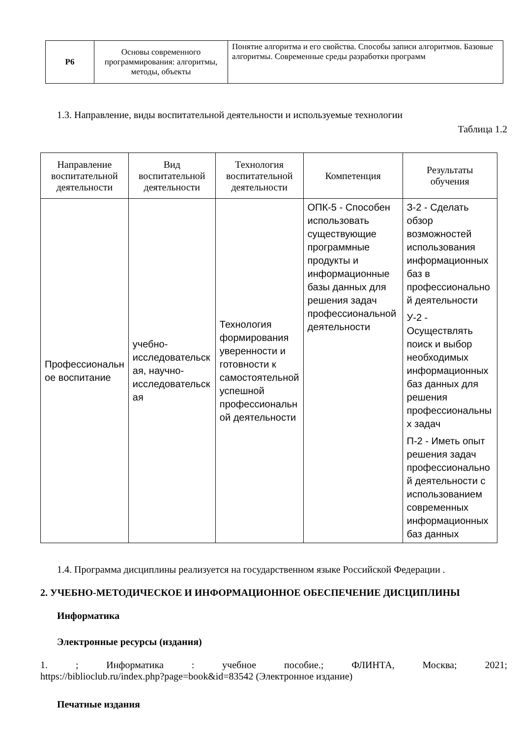| Р6 | Основы современного программирования: алгоритмы, методы, объекты | Понятие алгоритма и его свойства. Способы записи алгоритмов. Базовые алгоритмы. Современные среды разработки программ |
1.3. Направление, виды воспитательной деятельности и используемые технологии
Таблица 1.2
| Направление воспитательной деятельности | Вид воспитательной деятельности | Технология воспитательной деятельности | Компетенция | Результаты обучения |
| --- | --- | --- | --- | --- |
| Профессиональн ое воспитание | учебно-исследовательск ая, научно-исследовательск ая | Технология формирования уверенности и готовности к самостоятельной успешной профессиональн ой деятельности | ОПК-5 - Способен использовать существующие программные продукты и информационные базы данных для решения задач профессиональной деятельности | З-2 - Сделать обзор возможностей использования информационных баз в профессионально й деятельности У-2 - Осуществлять поиск и выбор необходимых информационных баз данных для решения профессиональны х задач П-2 - Иметь опыт решения задач профессионально й деятельности с использованием современных информационных баз данных |
1.4. Программа дисциплины реализуется на государственном языке Российской Федерации .
2. УЧЕБНО-МЕТОДИЧЕСКОЕ И ИНФОРМАЦИОННОЕ ОБЕСПЕЧЕНИЕ ДИСЦИПЛИНЫ
Информатика
Электронные ресурсы (издания)
1. ; Информатика : учебное пособие.; ФЛИНТА, Москва; 2021;
https://biblioclub.ru/index.php?page=book&id=83542 (Электронное издание)
Печатные издания